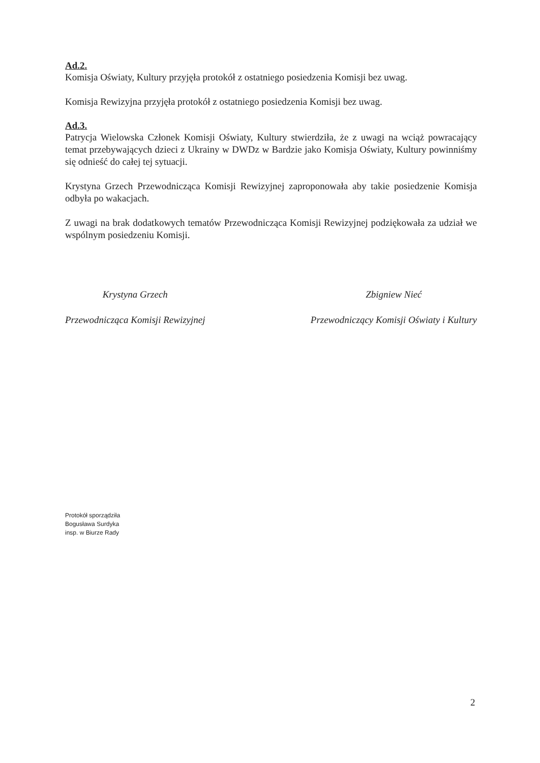Ad.2.
Komisja Oświaty, Kultury przyjęła protokół z ostatniego posiedzenia Komisji bez uwag.
Komisja Rewizyjna przyjęła protokół z ostatniego posiedzenia Komisji bez uwag.
Ad.3.
Patrycja Wielowska Członek Komisji Oświaty, Kultury stwierdziła, że z uwagi na wciąż powracający temat przebywających dzieci z Ukrainy w DWDz w Bardzie jako Komisja Oświaty, Kultury powinniśmy się odnieść do całej tej sytuacji.
Krystyna Grzech Przewodnicząca Komisji Rewizyjnej zaproponowała aby takie posiedzenie Komisja odbyła po wakacjach.
Z uwagi na brak dodatkowych tematów Przewodnicząca Komisji Rewizyjnej podziękowała za udział we wspólnym posiedzeniu Komisji.
Krystyna Grzech
Przewodnicząca Komisji Rewizyjnej
Zbigniew Nieć
Przewodniczący Komisji Oświaty i Kultury
Protokół sporządziła
Bogusława Surdyka
insp. w Biurze Rady
2